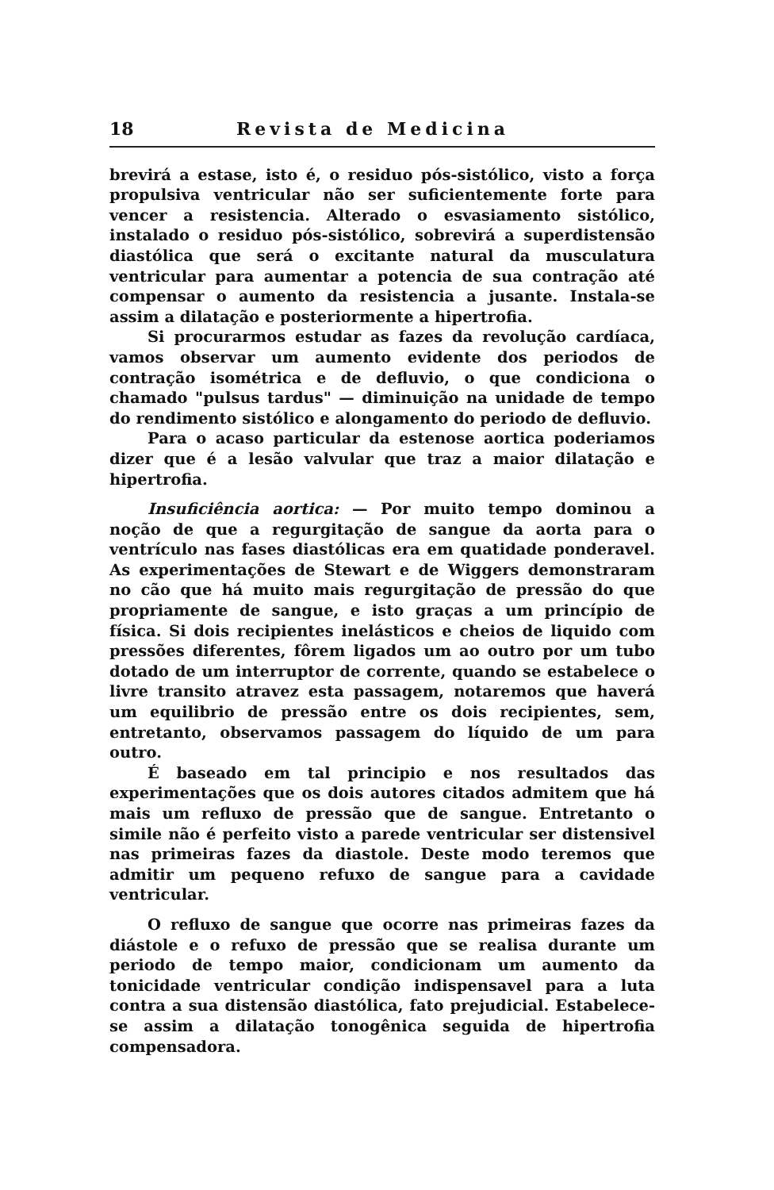18 Revista de Medicina
brevirá a estase, isto é, o residuo pós-sistólico, visto a força propulsiva ventricular não ser suficientemente forte para vencer a resistencia. Alterado o esvasiamento sistólico, instalado o residuo pós-sistólico, sobrevirá a superdistensão diastólica que será o excitante natural da musculatura ventricular para aumentar a potencia de sua contração até compensar o aumento da resistencia a jusante. Instala-se assim a dilatação e posteriormente a hipertrofia.
Si procurarmos estudar as fazes da revolução cardíaca, vamos observar um aumento evidente dos periodos de contração isométrica e de defluvio, o que condiciona o chamado "pulsus tardus" — diminuição na unidade de tempo do rendimento sistólico e alongamento do periodo de defluvio.
Para o acaso particular da estenose aortica poderiamos dizer que é a lesão valvular que traz a maior dilatação e hipertrofia.
Insuficiência aortica: — Por muito tempo dominou a noção de que a regurgitação de sangue da aorta para o ventrículo nas fases diastólicas era em quatidade ponderavel. As experimentações de Stewart e de Wiggers demonstraram no cão que há muito mais regurgitação de pressão do que propriamente de sangue, e isto graças a um princípio de física. Si dois recipientes inelásticos e cheios de liquido com pressões diferentes, fôrem ligados um ao outro por um tubo dotado de um interruptor de corrente, quando se estabelece o livre transito atravez esta passagem, notaremos que haverá um equilibrio de pressão entre os dois recipientes, sem, entretanto, observamos passagem do líquido de um para outro.
É baseado em tal principio e nos resultados das experimentações que os dois autores citados admitem que há mais um refluxo de pressão que de sangue. Entretanto o simile não é perfeito visto a parede ventricular ser distensivel nas primeiras fazes da diastole. Deste modo teremos que admitir um pequeno refuxo de sangue para a cavidade ventricular.
O refluxo de sangue que ocorre nas primeiras fazes da diástole e o refuxo de pressão que se realisa durante um periodo de tempo maior, condicionam um aumento da tonicidade ventricular condição indispensavel para a luta contra a sua distensão diastólica, fato prejudicial. Estabelece-se assim a dilatação tonogênica seguida de hipertrofia compensadora.